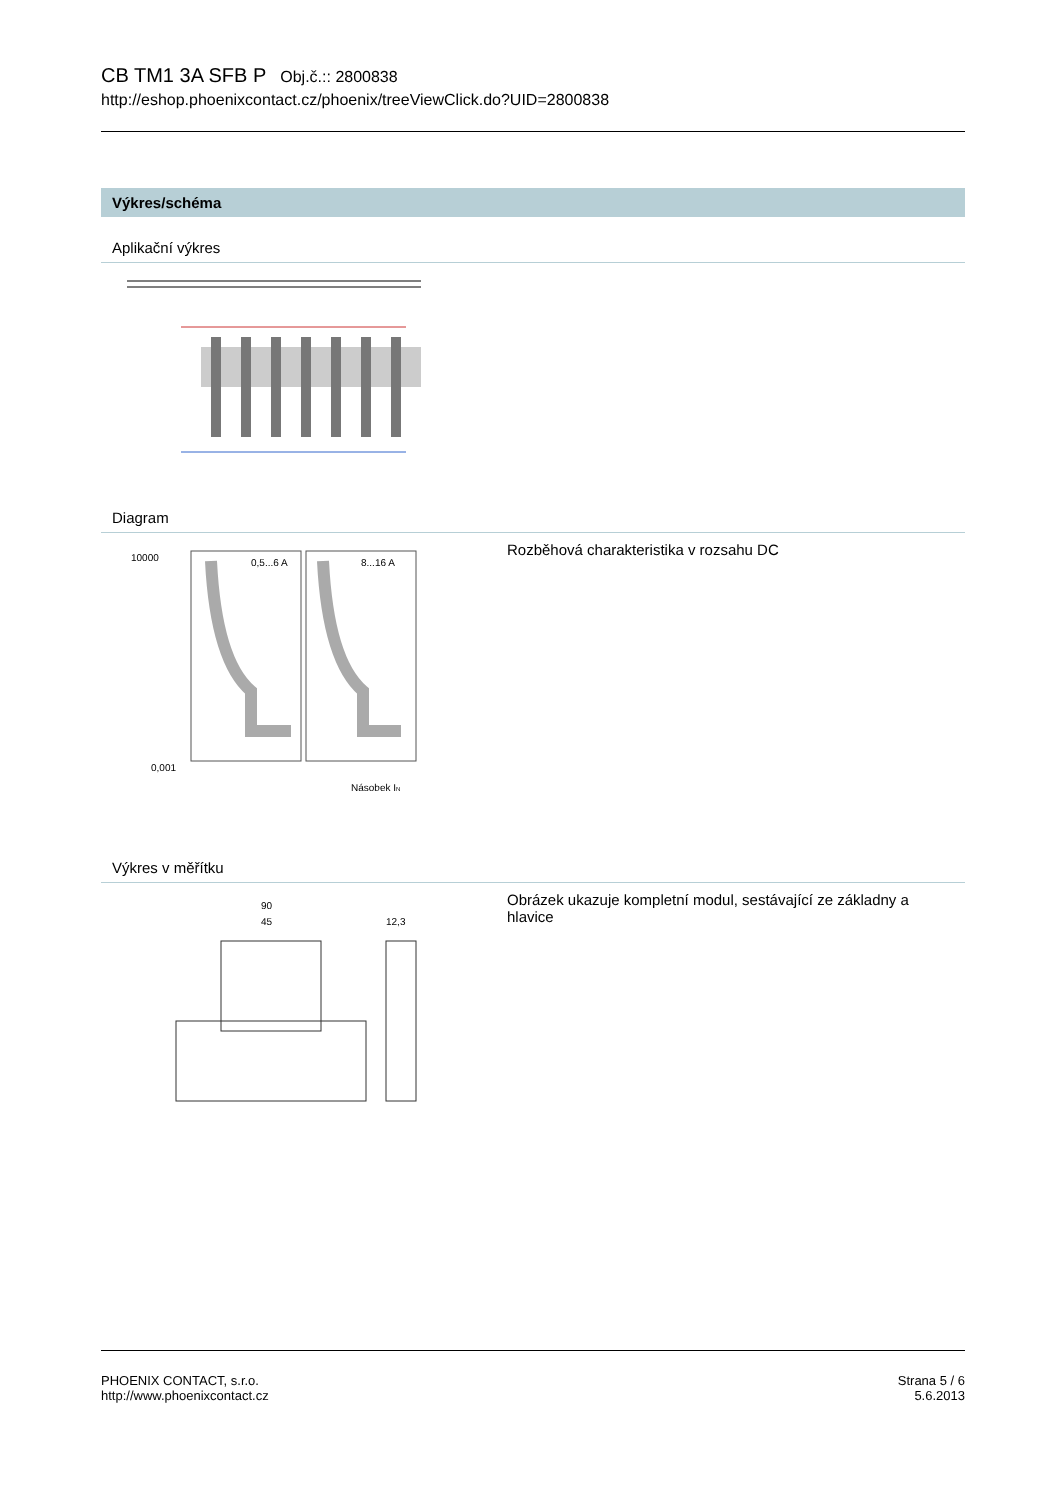CB TM1 3A SFB P Obj.č.:: 2800838
http://eshop.phoenixcontact.cz/phoenix/treeViewClick.do?UID=2800838
Výkres/schéma
Aplikační výkres
Diagram
10000
0,001
0,5...6 A
8...16 A
Násobek IN
Rozběhová charakteristika v rozsahu DC
Výkres v měřítku
90
45
12,3
Obrázek ukazuje kompletní modul, sestávající ze základny a hlavice
PHOENIX CONTACT, s.r.o.
http://www.phoenixcontact.cz
Strana 5 / 6
5.6.2013